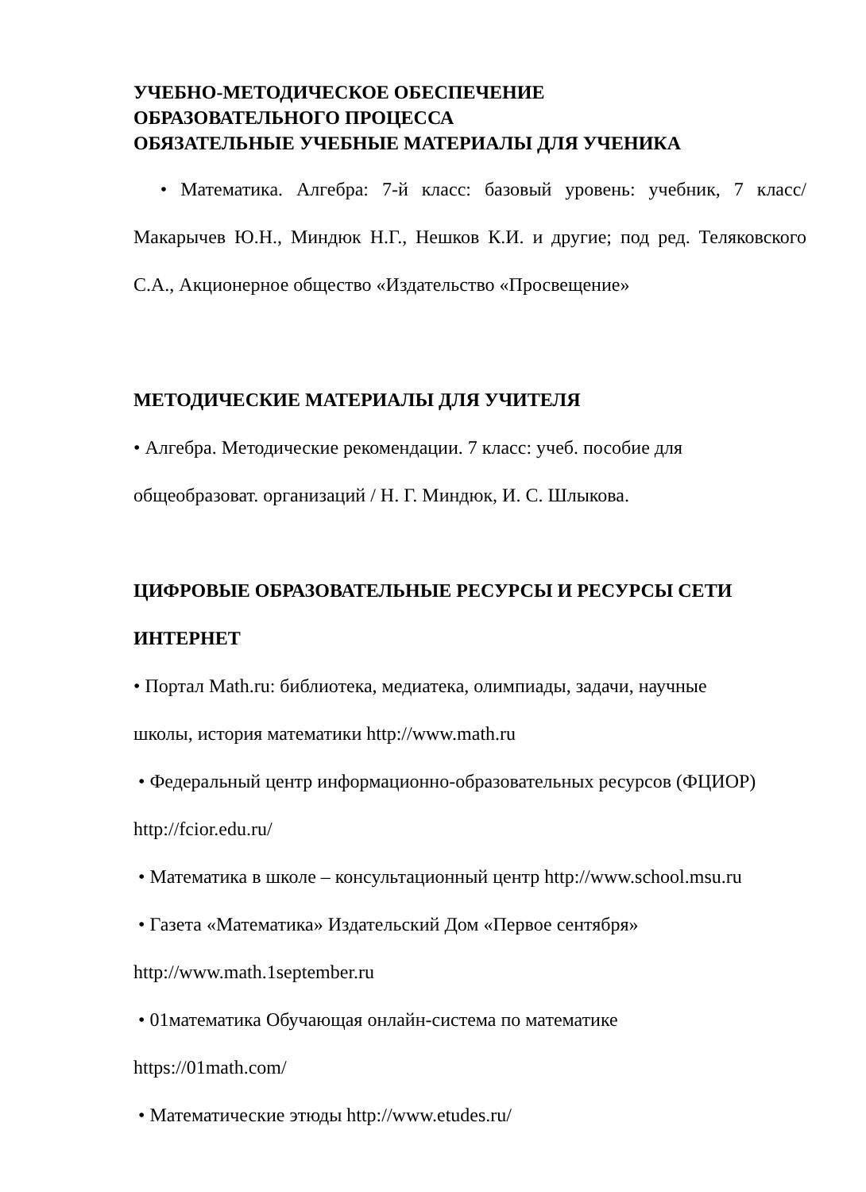УЧЕБНО-МЕТОДИЧЕСКОЕ ОБЕСПЕЧЕНИЕ
ОБРАЗОВАТЕЛЬНОГО ПРОЦЕССА
ОБЯЗАТЕЛЬНЫЕ УЧЕБНЫЕ МАТЕРИАЛЫ ДЛЯ УЧЕНИКА
• Математика. Алгебра: 7-й класс: базовый уровень: учебник, 7 класс/ Макарычев Ю.Н., Миндюк Н.Г., Нешков К.И. и другие; под ред. Теляковского С.А., Акционерное общество «Издательство «Просвещение»
МЕТОДИЧЕСКИЕ МАТЕРИАЛЫ ДЛЯ УЧИТЕЛЯ
• Алгебра. Методические рекомендации. 7 класс: учеб. пособие для
общеобразоват. организаций / Н. Г. Миндюк, И. С. Шлыкова.
ЦИФРОВЫЕ ОБРАЗОВАТЕЛЬНЫЕ РЕСУРСЫ И РЕСУРСЫ СЕТИ
ИНТЕРНЕТ
• Портал Math.ru: библиотека, медиатека, олимпиады, задачи, научные
школы, история математики http://www.math.ru
• Федеральный центр информационно-образовательных ресурсов (ФЦИОР)
http://fcior.edu.ru/
• Математика в школе – консультационный центр http://www.school.msu.ru
• Газета «Математика» Издательский Дом «Первое сентября»
http://www.math.1september.ru
• 01математика Обучающая онлайн-система по математике
https://01math.com/
• Математические этюды http://www.etudes.ru/